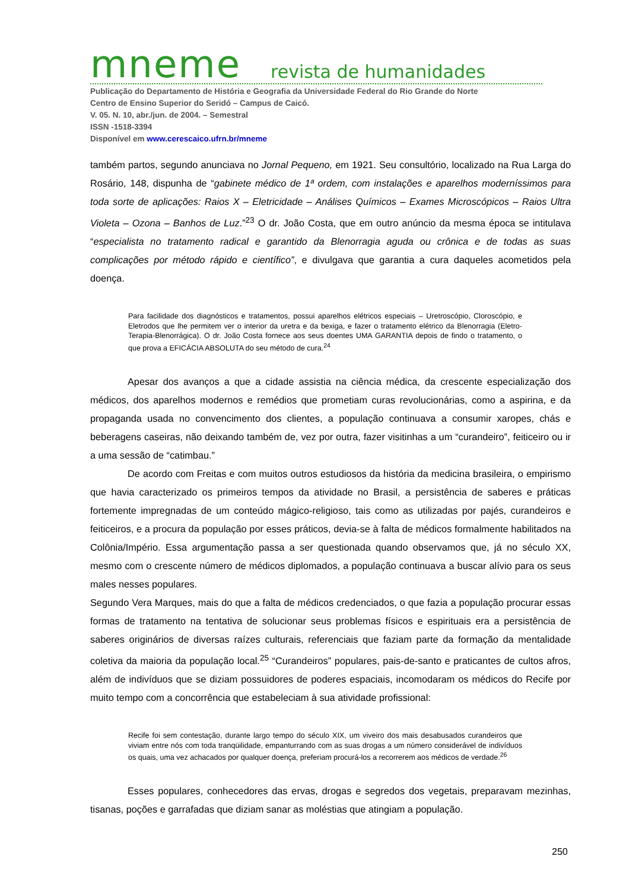mneme revista de humanidades
Publicação do Departamento de História e Geografia da Universidade Federal do Rio Grande do Norte
Centro de Ensino Superior do Seridó – Campus de Caicó.
V. 05. N. 10, abr./jun. de 2004. – Semestral
ISSN -1518-3394
Disponível em www.cerescaico.ufrn.br/mneme
também partos, segundo anunciava no Jornal Pequeno, em 1921. Seu consultório, localizado na Rua Larga do Rosário, 148, dispunha de “gabinete médico de 1ª ordem, com instalações e aparelhos moderníssimos para toda sorte de aplicações: Raios X – Eletricidade – Análises Químicos – Exames Microscópicos – Raios Ultra Violeta – Ozona – Banhos de Luz.”<sup>23</sup> O dr. João Costa, que em outro anúncio da mesma época se intitulava “especialista no tratamento radical e garantido da Blenorragia aguda ou crônica e de todas as suas complicações por método rápido e científico”, e divulgava que garantia a cura daqueles acometidos pela doença.
Para facilidade dos diagnósticos e tratamentos, possui aparelhos elétricos especiais – Uretroscópio, Cloroscópio, e Eletrodos que lhe permitem ver o interior da uretra e da bexiga, e fazer o tratamento elétrico da Blenorragia (Eletro-Terapia-Blenorrágica). O dr. João Costa fornece aos seus doentes UMA GARANTIA depois de findo o tratamento, o que prova a EFICÁCIA ABSOLUTA do seu método de cura.<sup>24</sup>
Apesar dos avanços a que a cidade assistia na ciência médica, da crescente especialização dos médicos, dos aparelhos modernos e remédios que prometiam curas revolucionárias, como a aspirina, e da propaganda usada no convencimento dos clientes, a população continuava a consumir xaropes, chás e beberagens caseiras, não deixando também de, vez por outra, fazer visitinhas a um “curandeiro”, feiticeiro ou ir a uma sessão de “catimbau.”
De acordo com Freitas e com muitos outros estudiosos da história da medicina brasileira, o empirismo que havia caracterizado os primeiros tempos da atividade no Brasil, a persistência de saberes e práticas fortemente impregnadas de um conteúdo mágico-religioso, tais como as utilizadas por pajés, curandeiros e feiticeiros, e a procura da população por esses práticos, devia-se à falta de médicos formalmente habilitados na Colônia/Império. Essa argumentação passa a ser questionada quando observamos que, já no século XX, mesmo com o crescente número de médicos diplomados, a população continuava a buscar alívio para os seus males nesses populares.
Segundo Vera Marques, mais do que a falta de médicos credenciados, o que fazia a população procurar essas formas de tratamento na tentativa de solucionar seus problemas físicos e espirituais era a persistência de saberes originários de diversas raízes culturais, referenciais que faziam parte da formação da mentalidade coletiva da maioria da população local.<sup>25</sup> “Curandeiros” populares, pais-de-santo e praticantes de cultos afros, além de indivíduos que se diziam possuidores de poderes espaciais, incomodaram os médicos do Recife por muito tempo com a concorrência que estabeleciam à sua atividade profissional:
Recife foi sem contestação, durante largo tempo do século XIX, um viveiro dos mais desabusados curandeiros que viviam entre nós com toda tranqüilidade, empanturrando com as suas drogas a um número considerável de indivíduos os quais, uma vez achacados por qualquer doença, preferiam procurá-los a recorrerem aos médicos de verdade.<sup>26</sup>
Esses populares, conhecedores das ervas, drogas e segredos dos vegetais, preparavam mezinhas, tisanas, poções e garrafadas que diziam sanar as moléstias que atingiam a população.
250